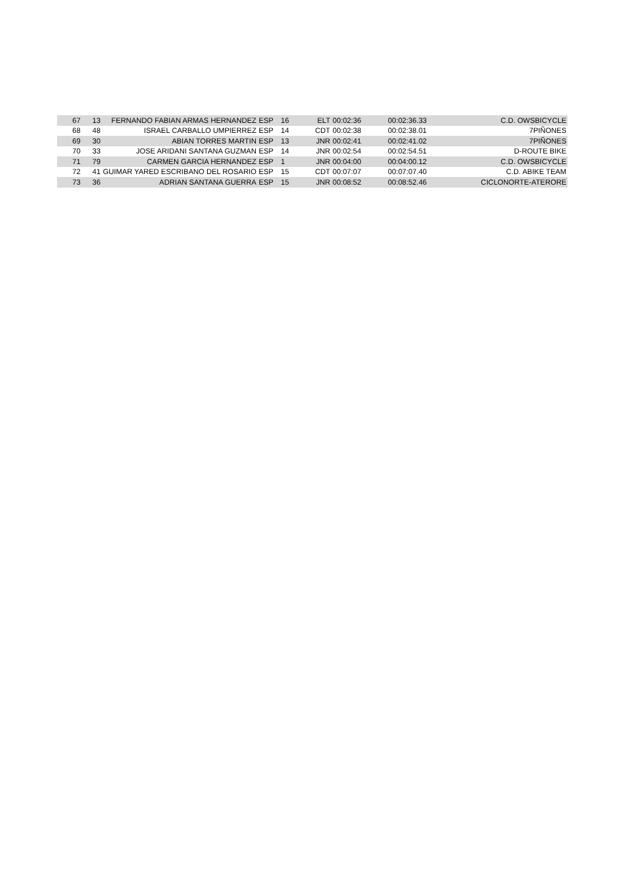| 67 | 13 | FERNANDO FABIAN ARMAS HERNANDEZ | ESP | 16 | ELT | 00:02:36 | 00:02:36.33 | C.D. OWSBICYCLE |
| 68 | 48 | ISRAEL CARBALLO UMPIERREZ | ESP | 14 | CDT | 00:02:38 | 00:02:38.01 | 7PIÑONES |
| 69 | 30 | ABIAN TORRES MARTIN | ESP | 13 | JNR | 00:02:41 | 00:02:41.02 | 7PIÑONES |
| 70 | 33 | JOSE ARIDANI SANTANA GUZMAN | ESP | 14 | JNR | 00:02:54 | 00:02:54.51 | D-ROUTE BIKE |
| 71 | 79 | CARMEN GARCIA HERNANDEZ | ESP | 1 | JNR | 00:04:00 | 00:04:00.12 | C.D. OWSBICYCLE |
| 72 | 41 | GUIMAR YARED ESCRIBANO DEL ROSARIO | ESP | 15 | CDT | 00:07:07 | 00:07:07.40 | C.D. ABIKE TEAM |
| 73 | 36 | ADRIAN SANTANA GUERRA | ESP | 15 | JNR | 00:08:52 | 00:08:52.46 | CICLONORTE-ATERORE |